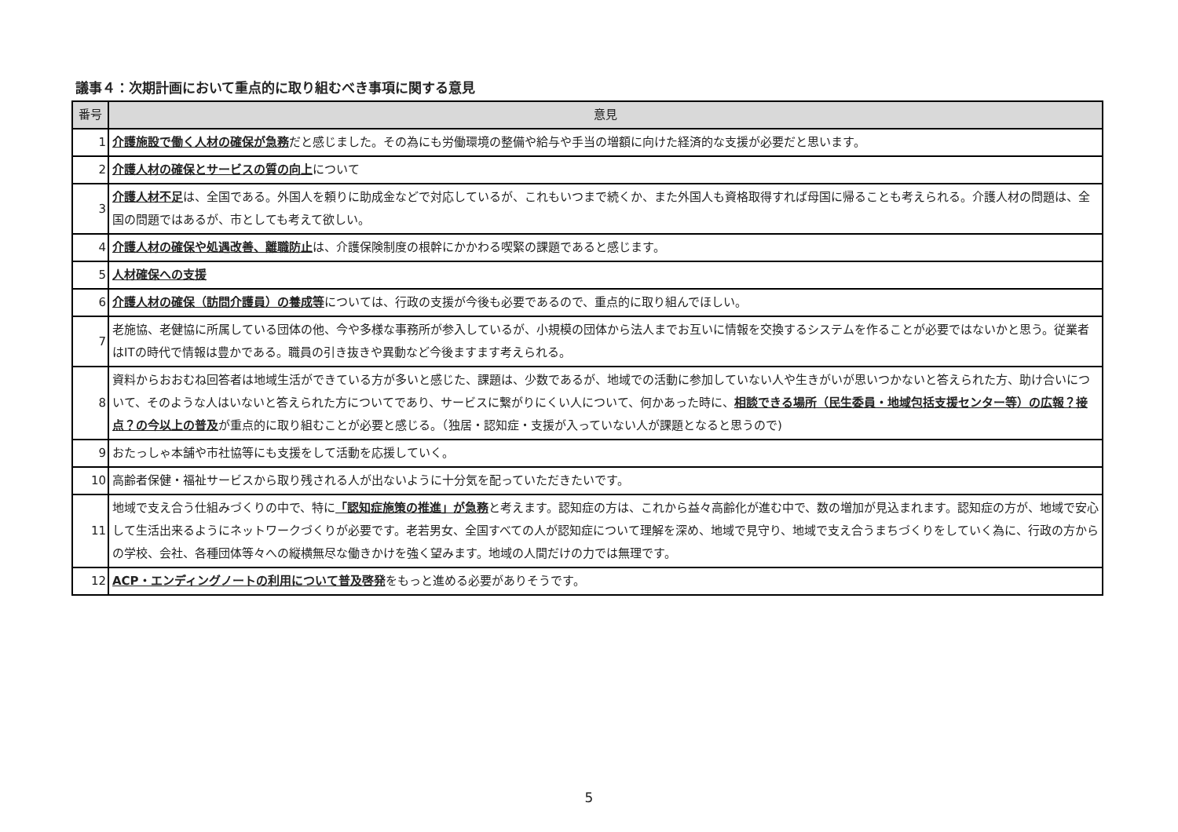議事４：次期計画において重点的に取り組むべき事項に関する意見
| 番号 | 意見 |
| --- | --- |
| 1 | 介護施設で働く人材の確保が急務 だと感じました。その為にも労働環境の整備や給与や手当の増額に向けた経済的な支援が必要だと思います。 |
| 2 | 介護人材の確保とサービスの質の向上 について |
| 3 | 介護人材不足 は、全国である。外国人を頼りに助成金などで対応しているが、これもいつまで続くか、また外国人も資格取得すれば母国に帰ることも考えられる。介護人材の問題は、全国の問題ではあるが、市としても考えて欲しい。 |
| 4 | 介護人材の確保や処遇改善、離職防止 は、介護保険制度の根幹にかかわる喫緊の課題であると感じます。 |
| 5 | 人材確保への支援 |
| 6 | 介護人材の確保（訪問介護員）の養成等 については、行政の支援が今後も必要であるので、重点的に取り組んでほしい。 |
| 7 | 老施協、老健協に所属している団体の他、今や多様な事務所が参入しているが、小規模の団体から法人までお互いに情報を交換するシステムを作ることが必要ではないかと思う。従業者はITの時代で情報は豊かである。職員の引き抜きや異動など今後ますます考えられる。 |
| 8 | 資料からおおむね回答者は地域生活ができている方が多いと感じた、課題は、少数であるが、地域での活動に参加していない人や生きがいが思いつかないと答えられた方、助け合いについて、そのような人はいないと答えられた方についてであり、サービスに繋がりにくい人について、何かあった時に、 相談できる場所（民生委員・地域包括支援センター等）の広報？接点？の今以上の普及 が重点的に取り組むことが必要と感じる。（独居・認知症・支援が入っていない人が課題となると思うので) |
| 9 | おたっしゃ本舗や市社協等にも支援をして活動を応援していく。 |
| 10 | 高齢者保健・福祉サービスから取り残される人が出ないように十分気を配っていただきたいです。 |
| 11 | 地域で支え合う仕組みづくりの中で、特に 「認知症施策の推進」が急務 と考えます。認知症の方は、これから益々高齢化が進む中で、数の増加が見込まれます。認知症の方が、地域で安心して生活出来るようにネットワークづくりが必要です。老若男女、全国すべての人が認知症について理解を深め、地域で見守り、地域で支え合うまちづくりをしていく為に、行政の方からの学校、会社、各種団体等々への縦横無尽な働きかけを強く望みます。地域の人間だけの力では無理です。 |
| 12 | ACP・エンディングノートの利用について普及啓発 をもっと進める必要がありそうです。 |
5